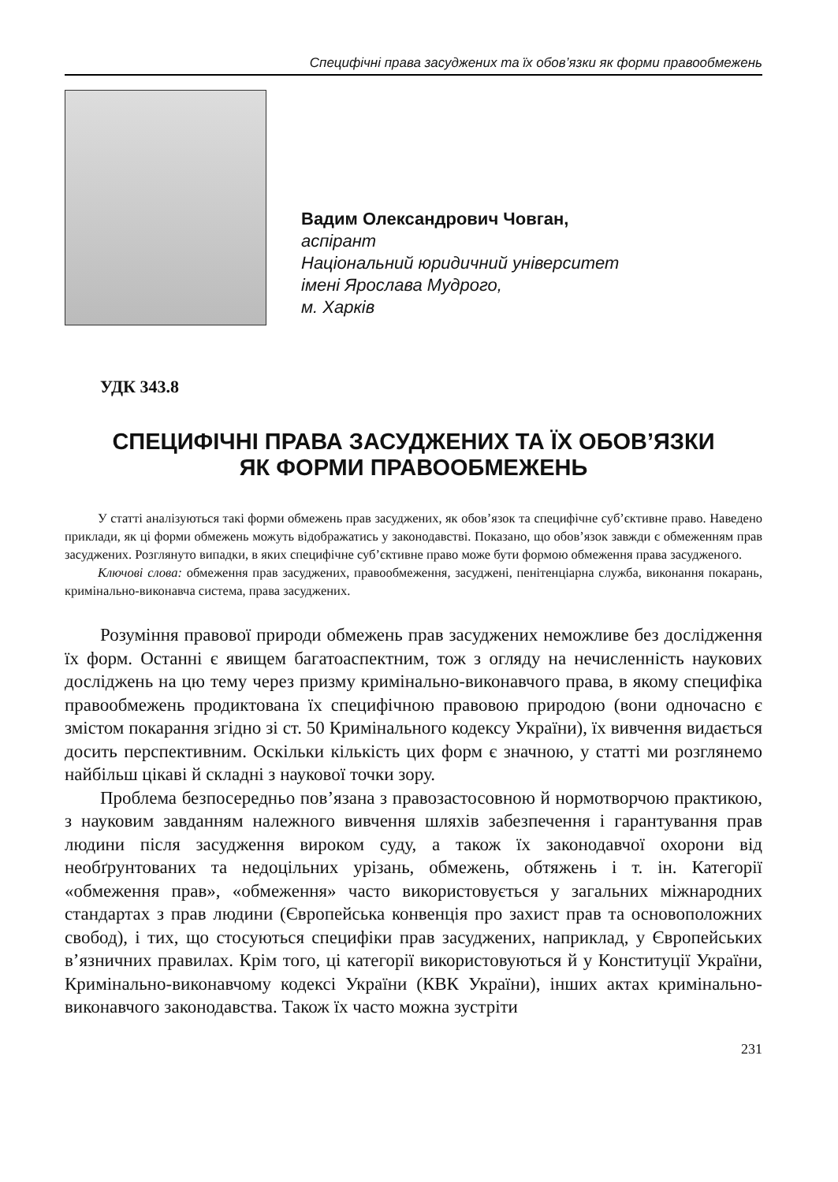Специфічні права засуджених та їх обов’язки як форми правообмежень
Вадим Олександрович Човган,
аспірант
Національний юридичний університет
імені Ярослава Мудрого,
м. Харків
УДК 343.8
СПЕЦИФІЧНІ ПРАВА ЗАСУДЖЕНИХ ТА ЇХ ОБОВ’ЯЗКИ
ЯК ФОРМИ ПРАВООБМЕЖЕНЬ
У статті аналізуються такі форми обмежень прав засуджених, як обов’язок та специфічне суб’єктивне право. Наведено приклади, як ці форми обмежень можуть відображатись у законодавстві. Показано, що обов’язок завжди є обмеженням прав засуджених. Розглянуто випадки, в яких специфічне суб’єктивне право може бути формою обмеження права засудженого.
Ключові слова: обмеження прав засуджених, правообмеження, засуджені, пенітенціарна служба, виконання покарань, кримінально-виконавча система, права засуджених.
Розуміння правової природи обмежень прав засуджених неможливе без дослідження їх форм. Останні є явищем багатоаспектним, тож з огляду на нечисленність наукових досліджень на цю тему через призму кримінально-виконавчого права, в якому специфіка правообмежень продиктована їх специфічною правовою природою (вони одночасно є змістом покарання згідно зі ст. 50 Кримінального кодексу України), їх вивчення видається досить перспективним. Оскільки кількість цих форм є значною, у статті ми розглянемо найбільш цікаві й складні з наукової точки зору.
Проблема безпосередньо пов’язана з правозастосовною й нормотворчою практикою, з науковим завданням належного вивчення шляхів забезпечення і гарантування прав людини після засудження вироком суду, а також їх законодавчої охорони від необґрунтованих та недоцільних урізань, обмежень, обтяжень і т. ін. Категорії «обмеження прав», «обмеження» часто використовується у загальних міжнародних стандартах з прав людини (Європейська конвенція про захист прав та основоположних свобод), і тих, що стосуються специфіки прав засуджених, наприклад, у Європейських в’язничних правилах. Крім того, ці категорії використовуються й у Конституції України, Кримінально-виконавчому кодексі України (КВК України), інших актах кримінально-виконавчого законодавства. Також їх часто можна зустріти
231